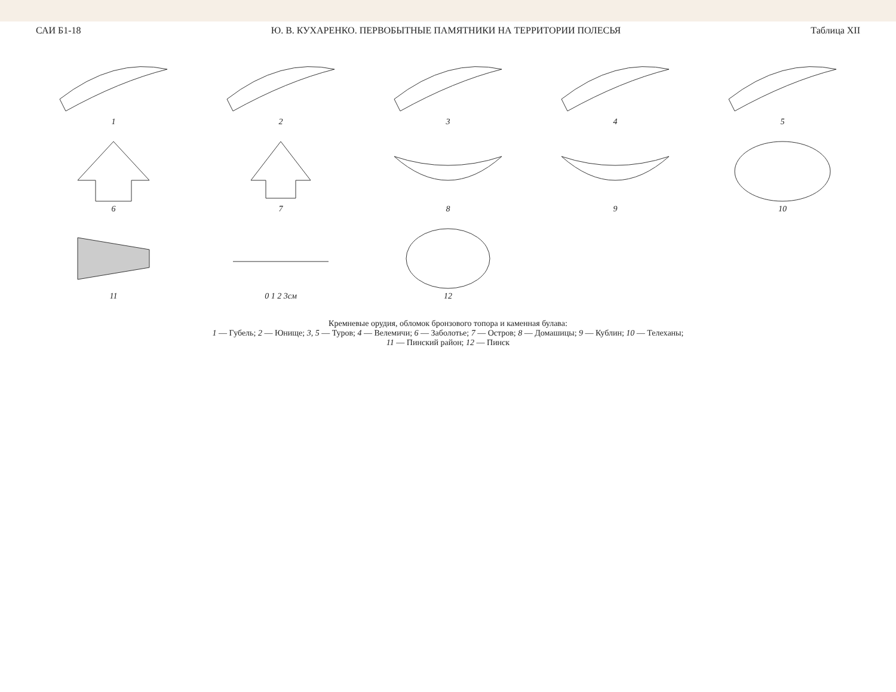САИ Б1-18 Ю. В. КУХАРЕНКО. ПЕРВОБЫТНЫЕ ПАМЯТНИКИ НА ТЕРРИТОРИИ ПОЛЕСЬЯ Таблица XII
1
2
3
4
5
6
7
8
9
10
11
0 1 2 3см
12
Кремневые орудия, обломок бронзового топора и каменная булава:
1 — Губель; 2 — Юнище; 3, 5 — Туров; 4 — Велемичи; 6 — Заболотье; 7 — Остров; 8 — Домашицы; 9 — Кублин; 10 — Телеханы;
11 — Пинский район; 12 — Пинск